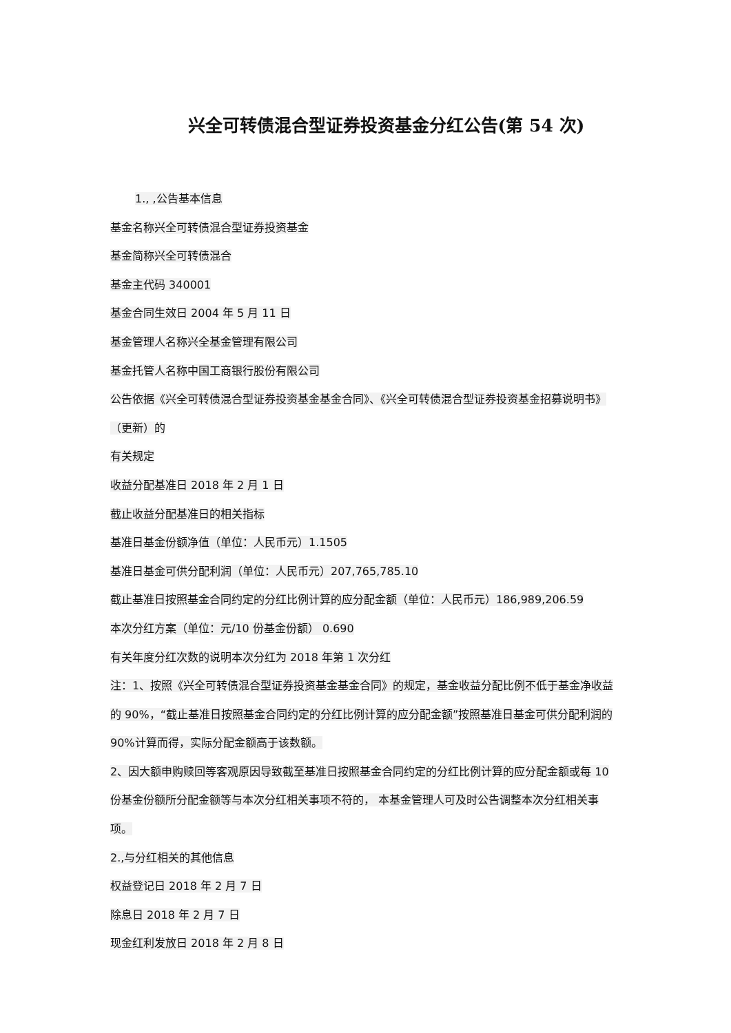兴全可转债混合型证券投资基金分红公告(第 54 次)
1., ,公告基本信息
基金名称兴全可转债混合型证券投资基金
基金简称兴全可转债混合
基金主代码 340001
基金合同生效日 2004 年 5 月 11 日
基金管理人名称兴全基金管理有限公司
基金托管人名称中国工商银行股份有限公司
公告依据《兴全可转债混合型证券投资基金基金合同》、《兴全可转债混合型证券投资基金招募说明书》（更新）的
有关规定
收益分配基准日 2018 年 2 月 1 日
截止收益分配基准日的相关指标
基准日基金份额净值（单位：人民币元）1.1505
基准日基金可供分配利润（单位：人民币元）207,765,785.10
截止基准日按照基金合同约定的分红比例计算的应分配金额（单位：人民币元）186,989,206.59
本次分红方案（单位：元/10 份基金份额） 0.690
有关年度分红次数的说明本次分红为 2018 年第 1 次分红
注：1、按照《兴全可转债混合型证券投资基金基金合同》的规定，基金收益分配比例不低于基金净收益的 90%，“截止基准日按照基金合同约定的分红比例计算的应分配金额”按照基准日基金可供分配利润的 90%计算而得，实际分配金额高于该数额。
2、因大额申购赎回等客观原因导致截至基准日按照基金合同约定的分红比例计算的应分配金额或每 10 份基金份额所分配金额等与本次分红相关事项不符的， 本基金管理人可及时公告调整本次分红相关事项。
2.,与分红相关的其他信息
权益登记日 2018 年 2 月 7 日
除息日 2018 年 2 月 7 日
现金红利发放日 2018 年 2 月 8 日